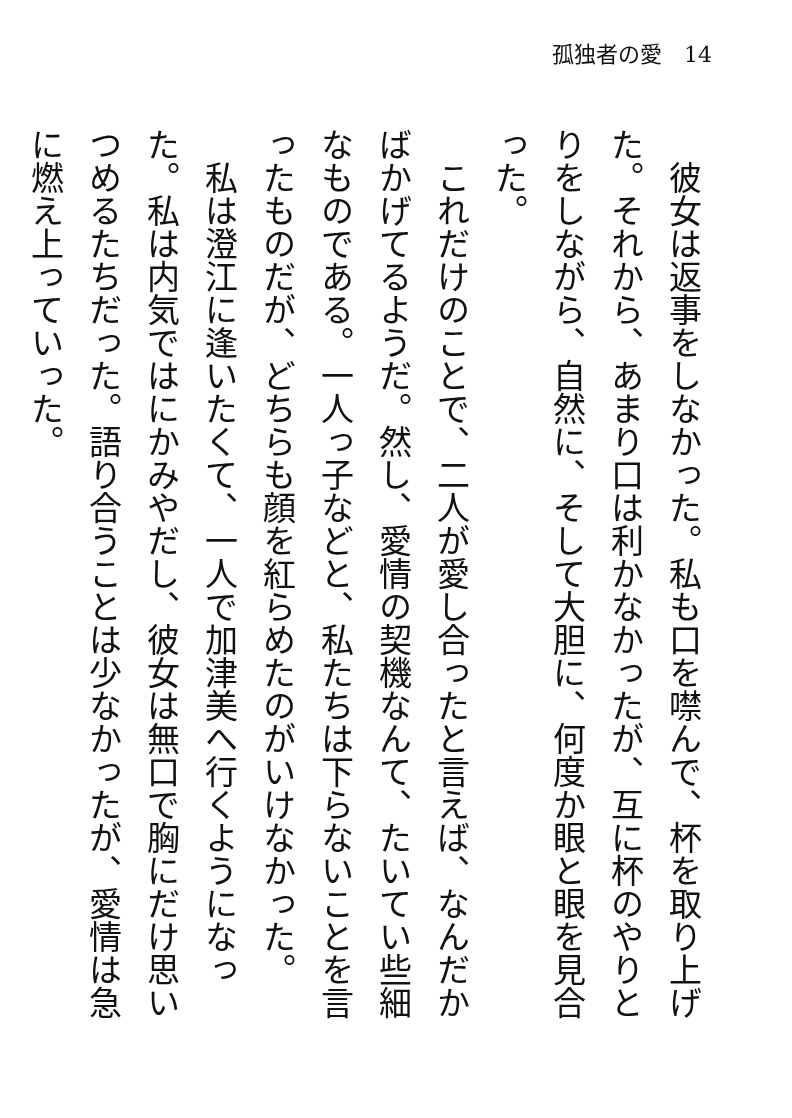孤独者の愛　14
　彼女は返事をしなかった。私も口を噤んで、杯を取り上げた。それから、あまり口は利かなかったが、互に杯のやりとりをしながら、自然に、そして大胆に、何度か眼と眼を見合った。
　これだけのことで、二人が愛し合ったと言えば、なんだかばかげてるようだ。然し、愛情の契機なんて、たいてい些細なものである。一人っ子などと、私たちは下らないことを言ったものだが、どちらも顔を紅らめたのがいけなかった。
　私は澄江に逢いたくて、一人で加津美へ行くようになった。私は内気ではにかみやだし、彼女は無口で胸にだけ思いつめるたちだった。語り合うことは少なかったが、愛情は急に燃え上っていった。